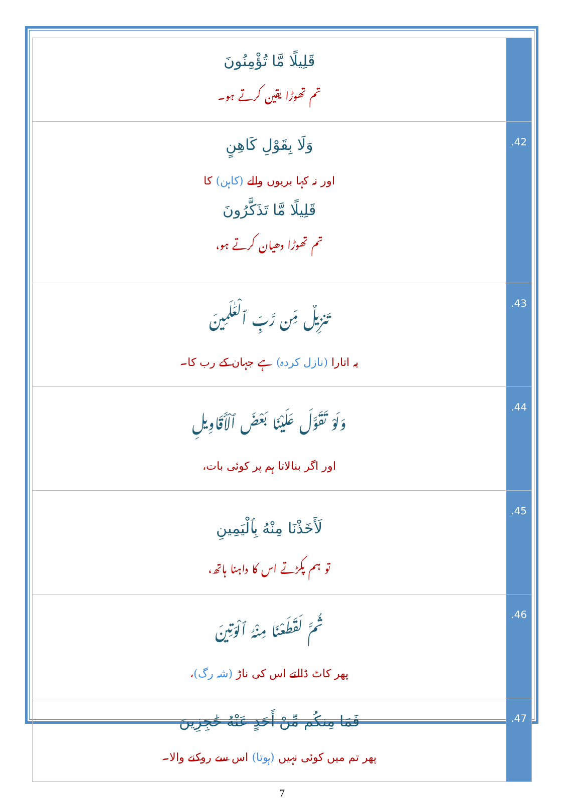| قَلِيلًا مَّا تُؤْمِنُونَ تم تھوڑا یقین کرتے ہو۔ | |
| وَلَا بِقَوْلِ كَاهِنٍ اور نہ کہا بریوں والے (کاہن) کا قَلِيلًا مَّا تَذَكَّرُونَ تم تھوڑا دھیان کرتے ہو، | .42 |
| تَنزِيلٌ مِّن رَّبِّ ٱلْعَٰلَمِينَ یہ اتارا (نازل کردہ) ہے جہان کے رب کا۔ | .43 |
| وَلَوْ تَقَوَّلَ عَلَيْنَا بَعْضَ ٱلْأَقَاوِيلِ اور اگر بنالاتا ہم پر کوئی بات، | .44 |
| لَأَخَذْنَا مِنْهُ بِٱلْيَمِينِ تو ہم پکڑتے اس کا داہنا ہاتھ، | .45 |
| ثُمَّ لَقَطَعْنَا مِنْهُ ٱلْوَتِينَ پھر کاٹ ڈالتے اس کی ناڑ (شہ رگ) ، | .46 |
| فَمَا مِنكُم مِّنْ أَحَدٍ عَنْهُ حَٰجِزِينَ پھر تم میں کوئی نہیں (ہوتا) اس سے روکنے والا۔ | .47 |
7